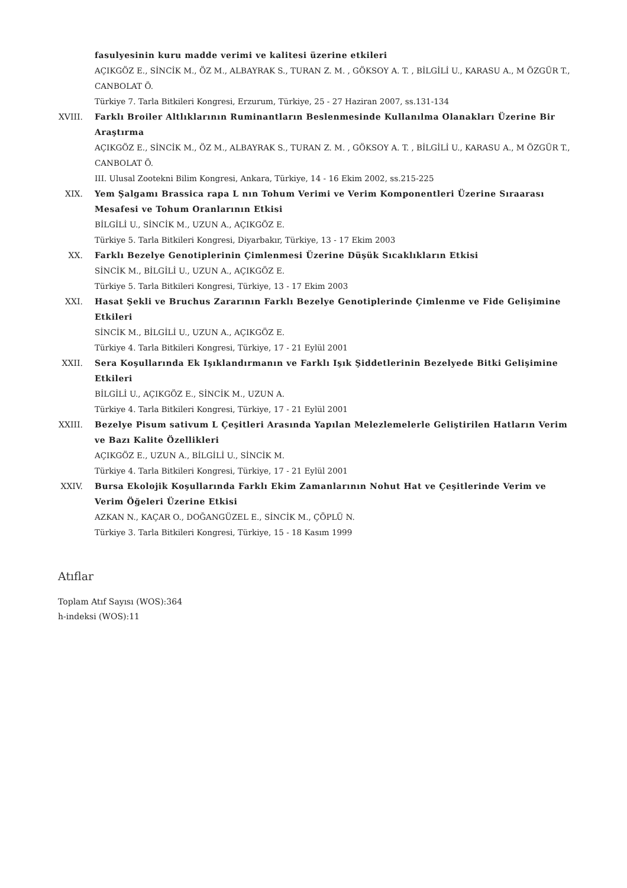fasulyesinin kuru madde verimi ve kalitesi üzerine etkileri
AÇIKGÖZ E., SİNCİK M., ÖZ M., ALBAYRAK S., TURAN Z. M. , GÖKSOY A. T. , BİLGİLİ U., KARASU A., M ÖZGÜR T., CANBOLAT Ö.
Türkiye 7. Tarla Bitkileri Kongresi, Erzurum, Türkiye, 25 - 27 Haziran 2007, ss.131-134
XVIII. Farklı Broiler Altlıklarının Ruminantların Beslenmesinde Kullanılma Olanakları Üzerine Bir Araştırma
AÇIKGÖZ E., SİNCİK M., ÖZ M., ALBAYRAK S., TURAN Z. M. , GÖKSOY A. T. , BİLGİLİ U., KARASU A., M ÖZGÜR T., CANBOLAT Ö.
III. Ulusal Zootekni Bilim Kongresi, Ankara, Türkiye, 14 - 16 Ekim 2002, ss.215-225
XIX. Yem Şalgamı Brassica rapa L nın Tohum Verimi ve Verim Komponentleri Üzerine Sıraarası Mesafesi ve Tohum Oranlarının Etkisi
BİLGİLİ U., SİNCİK M., UZUN A., AÇIKGÖZ E.
Türkiye 5. Tarla Bitkileri Kongresi, Diyarbakır, Türkiye, 13 - 17 Ekim 2003
XX. Farklı Bezelye Genotiplerinin Çimlenmesi Üzerine Düşük Sıcaklıkların Etkisi
SİNCİK M., BİLGİLİ U., UZUN A., AÇIKGÖZ E.
Türkiye 5. Tarla Bitkileri Kongresi, Türkiye, 13 - 17 Ekim 2003
XXI. Hasat Şekli ve Bruchus Zararının Farklı Bezelye Genotiplerinde Çimlenme ve Fide Gelişimine Etkileri
SİNCİK M., BİLGİLİ U., UZUN A., AÇIKGÖZ E.
Türkiye 4. Tarla Bitkileri Kongresi, Türkiye, 17 - 21 Eylül 2001
XXII. Sera Koşullarında Ek Işıklandırmanın ve Farklı Işık Şiddetlerinin Bezelyede Bitki Gelişimine Etkileri
BİLGİLİ U., AÇIKGÖZ E., SİNCİK M., UZUN A.
Türkiye 4. Tarla Bitkileri Kongresi, Türkiye, 17 - 21 Eylül 2001
XXIII. Bezelye Pisum sativum L Çeşitleri Arasında Yapılan Melezlemelerle Geliştirilen Hatların Verim ve Bazı Kalite Özellikleri
AÇIKGÖZ E., UZUN A., BİLGİLİ U., SİNCİK M.
Türkiye 4. Tarla Bitkileri Kongresi, Türkiye, 17 - 21 Eylül 2001
XXIV. Bursa Ekolojik Koşullarında Farklı Ekim Zamanlarının Nohut Hat ve Çeşitlerinde Verim ve Verim Öğeleri Üzerine Etkisi
AZKAN N., KAÇAR O., DOĞANGÜZEL E., SİNCİK M., ÇÖPLÜ N.
Türkiye 3. Tarla Bitkileri Kongresi, Türkiye, 15 - 18 Kasım 1999
Atıflar
Toplam Atıf Sayısı (WOS):364
h-indeksi (WOS):11